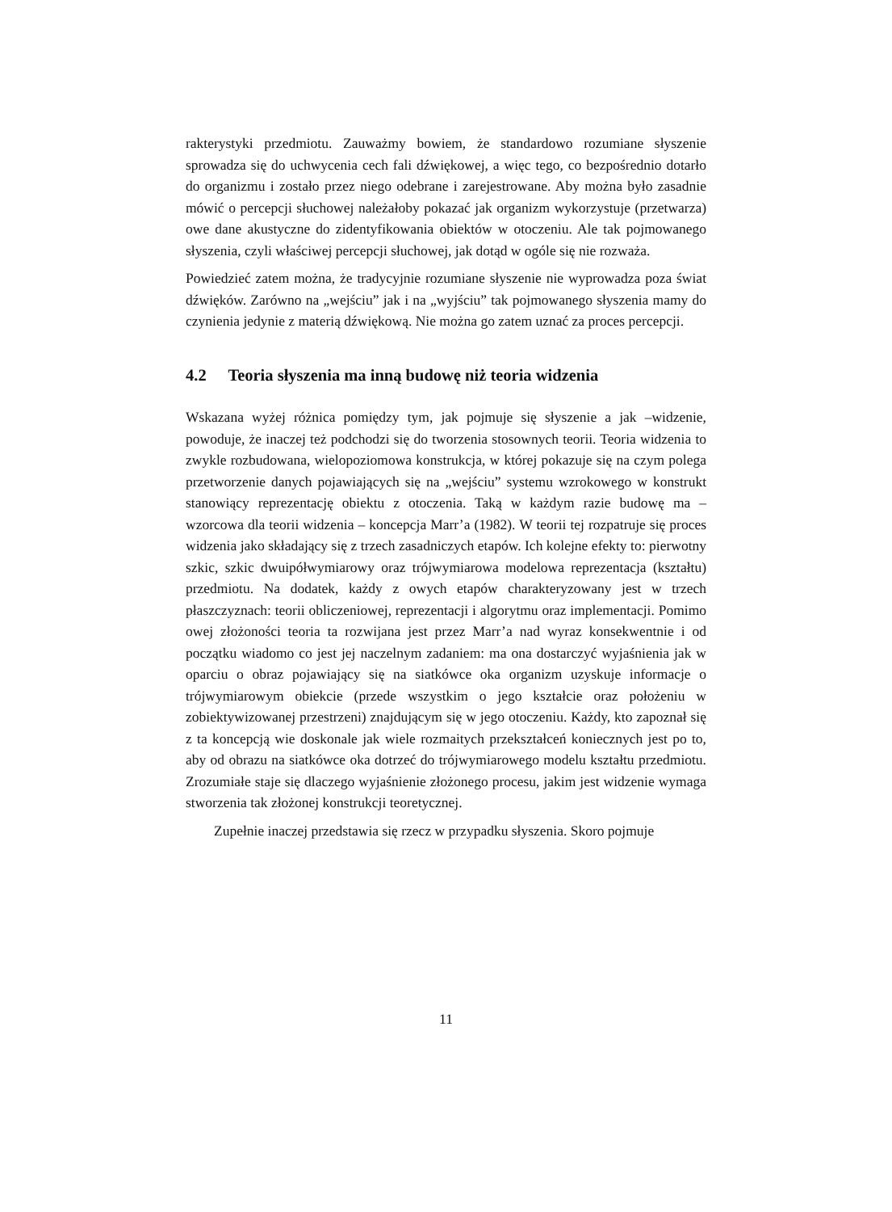rakterystyki przedmiotu. Zauważmy bowiem, że standardowo rozumiane słyszenie sprowadza się do uchwycenia cech fali dźwiękowej, a więc tego, co bezpośrednio dotarło do organizmu i zostało przez niego odebrane i zarejestrowane. Aby można było zasadnie mówić o percepcji słuchowej należałoby pokazać jak organizm wykorzystuje (przetwarza) owe dane akustyczne do zidentyfikowania obiektów w otoczeniu. Ale tak pojmowanego słyszenia, czyli właściwej percepcji słuchowej, jak dotąd w ogóle się nie rozważa.
Powiedzieć zatem można, że tradycyjnie rozumiane słyszenie nie wyprowadza poza świat dźwięków. Zarówno na „wejściu” jak i na „wyjściu” tak pojmowanego słyszenia mamy do czynienia jedynie z materią dźwiękową. Nie można go zatem uznać za proces percepcji.
4.2 Teoria słyszenia ma inną budowę niż teoria widzenia
Wskazana wyżej różnica pomiędzy tym, jak pojmuje się słyszenie a jak –widzenie, powoduje, że inaczej też podchodzi się do tworzenia stosownych teorii. Teoria widzenia to zwykle rozbudowana, wielopoziomowa konstrukcja, w której pokazuje się na czym polega przetworzenie danych pojawiających się na „wejściu” systemu wzrokowego w konstrukt stanowiący reprezentację obiektu z otoczenia. Taką w każdym razie budowę ma – wzorcowa dla teorii widzenia – koncepcja Marr’a (1982). W teorii tej rozpatruje się proces widzenia jako składający się z trzech zasadniczych etapów. Ich kolejne efekty to: pierwotny szkic, szkic dwuipółwymiarowy oraz trójwymiarowa modelowa reprezentacja (kształtu) przedmiotu. Na dodatek, każdy z owych etapów charakteryzowany jest w trzech płaszczyznach: teorii obliczeniowej, reprezentacji i algorytmu oraz implementacji. Pomimo owej złożoności teoria ta rozwijana jest przez Marr’a nad wyraz konsekwentnie i od początku wiadomo co jest jej naczelnym zadaniem: ma ona dostarczyć wyjaśnienia jak w oparciu o obraz pojawiający się na siatkówce oka organizm uzyskuje informacje o trójwymiarowym obiekcie (przede wszystkim o jego kształcie oraz położeniu w zobiektywizowanej przestrzeni) znajdującym się w jego otoczeniu. Każdy, kto zapoznał się z ta koncepcją wie doskonale jak wiele rozmaitych przekształceń koniecznych jest po to, aby od obrazu na siatkówce oka dotrzeć do trójwymiarowego modelu kształtu przedmiotu. Zrozumiałe staje się dlaczego wyjaśnienie złożonego procesu, jakim jest widzenie wymaga stworzenia tak złożonej konstrukcji teoretycznej.
Zupełnie inaczej przedstawia się rzecz w przypadku słyszenia. Skoro pojmuje
11